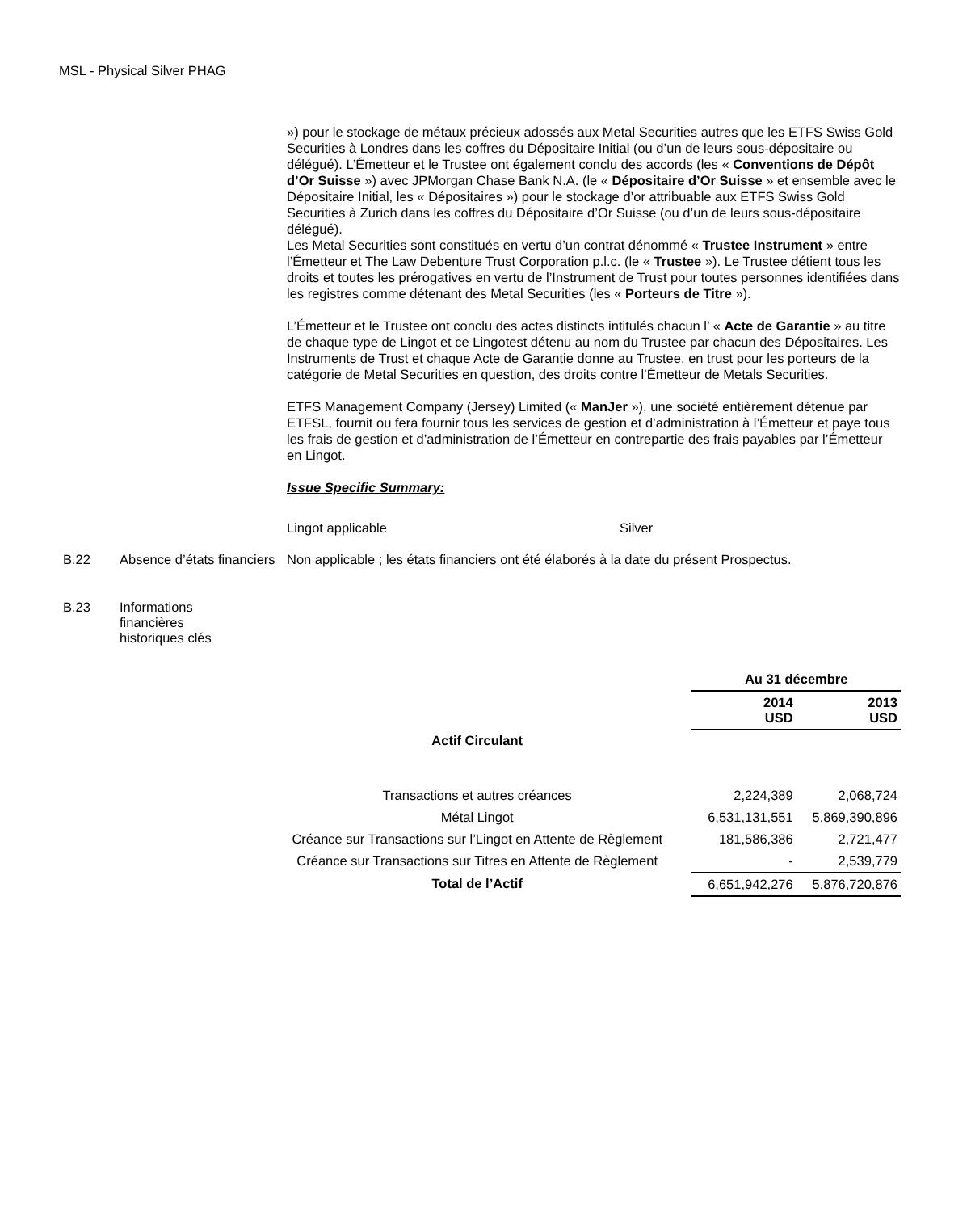MSL - Physical Silver PHAG
») pour le stockage de métaux précieux adossés aux Metal Securities autres que les ETFS Swiss Gold Securities à Londres dans les coffres du Dépositaire Initial (ou d’un de leurs sous-dépositaire ou délégué). L’Émetteur et le Trustee ont également conclu des accords (les « Conventions de Dépôt d’Or Suisse ») avec JPMorgan Chase Bank N.A. (le « Dépositaire d’Or Suisse » et ensemble avec le Dépositaire Initial, les « Dépositaires ») pour le stockage d’or attribuable aux ETFS Swiss Gold Securities à Zurich dans les coffres du Dépositaire d’Or Suisse (ou d’un de leurs sous-dépositaire délégué).
Les Metal Securities sont constitués en vertu d’un contrat dénommé « Trustee Instrument » entre l’Émetteur et The Law Debenture Trust Corporation p.l.c. (le « Trustee »). Le Trustee détient tous les droits et toutes les prérogatives en vertu de l’Instrument de Trust pour toutes personnes identifiées dans les registres comme détenant des Metal Securities (les « Porteurs de Titre »).
L’Émetteur et le Trustee ont conclu des actes distincts intitulés chacun l’ « Acte de Garantie » au titre de chaque type de Lingot et ce Lingotest détenu au nom du Trustee par chacun des Dépositaires. Les Instruments de Trust et chaque Acte de Garantie donne au Trustee, en trust pour les porteurs de la catégorie de Metal Securities en question, des droits contre l’Émetteur de Metals Securities.
ETFS Management Company (Jersey) Limited (« ManJer »), une société entièrement détenue par ETFSL, fournit ou fera fournir tous les services de gestion et d’administration à l’Émetteur et paye tous les frais de gestion et d’administration de l’Émetteur en contrepartie des frais payables par l’Émetteur en Lingot.
Issue Specific Summary:
Lingot applicable Silver
B.22 Absence d’états financiers
Non applicable ; les états financiers ont été élaborés à la date du présent Prospectus.
B.23 Informations financières historiques clés
| | Au 31 décembre | |
| | 2014 USD | 2013 USD |
| Actif Circulant | | |
| Transactions et autres créances | 2,224,389 | 2,068,724 |
| Métal Lingot | 6,531,131,551 | 5,869,390,896 |
| Créance sur Transactions sur l’Lingot en Attente de Règlement | 181,586,386 | 2,721,477 |
| Créance sur Transactions sur Titres en Attente de Règlement | - | 2,539,779 |
| Total de l’Actif | 6,651,942,276 | 5,876,720,876 |